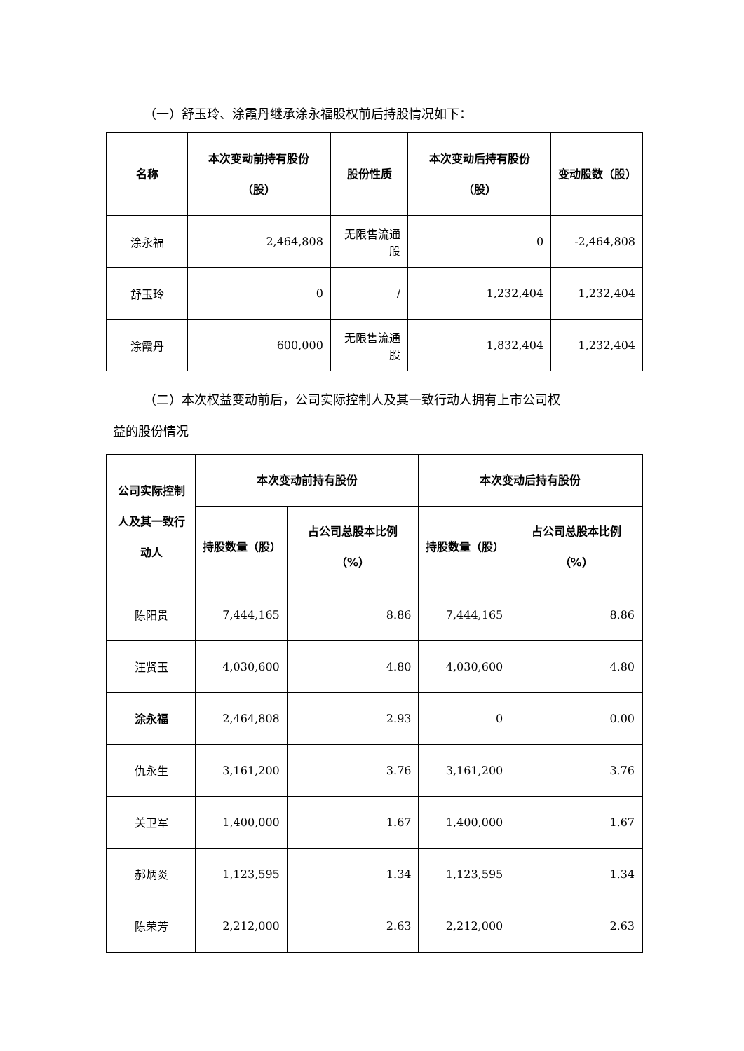（一）舒玉玲、涂霞丹继承涂永福股权前后持股情况如下：
| 名称 | 本次变动前持有股份（股） | 股份性质 | 本次变动后持有股份（股） | 变动股数（股） |
| --- | --- | --- | --- | --- |
| 涂永福 | 2,464,808 | 无限售流通股 | 0 | -2,464,808 |
| 舒玉玲 | 0 | / | 1,232,404 | 1,232,404 |
| 涂霞丹 | 600,000 | 无限售流通股 | 1,832,404 | 1,232,404 |
（二）本次权益变动前后，公司实际控制人及其一致行动人拥有上市公司权
益的股份情况
| 公司实际控制人及其一致行动人 | 本次变动前持有股份 | | 本次变动后持有股份 | |
| --- | --- | --- | --- | --- |
| | 持股数量（股） | 占公司总股本比例（%） | 持股数量（股） | 占公司总股本比例（%） |
| 陈阳贵 | 7,444,165 | 8.86 | 7,444,165 | 8.86 |
| 汪贤玉 | 4,030,600 | 4.80 | 4,030,600 | 4.80 |
| 涂永福 | 2,464,808 | 2.93 | 0 | 0.00 |
| 仇永生 | 3,161,200 | 3.76 | 3,161,200 | 3.76 |
| 关卫军 | 1,400,000 | 1.67 | 1,400,000 | 1.67 |
| 郝炳炎 | 1,123,595 | 1.34 | 1,123,595 | 1.34 |
| 陈荣芳 | 2,212,000 | 2.63 | 2,212,000 | 2.63 |